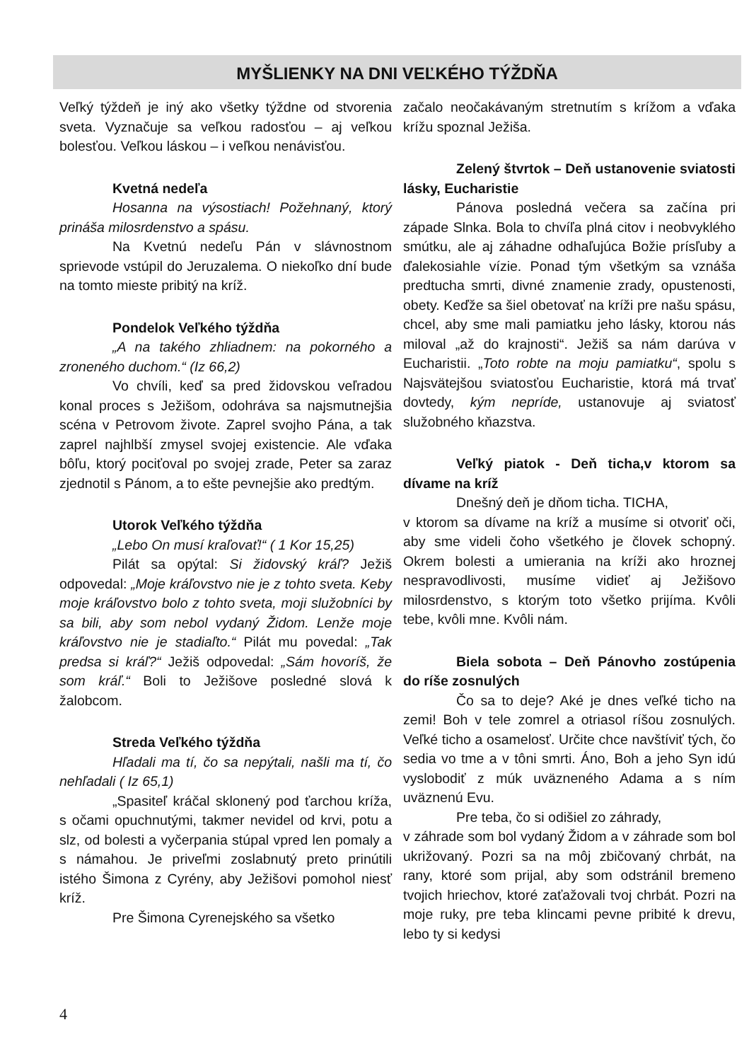MYŠLIENKY NA DNI VEĽKÉHO TÝŽDŇA
Veľký týždeň je iný ako všetky týždne od stvorenia sveta. Vyznačuje sa veľkou radosťou – aj veľkou bolesťou. Veľkou láskou – i veľkou nenávisťou.
Kvetná nedeľa
Hosanna na výsostiach! Požehnaný, ktorý prináša milosrdenstvo a spásu.
Na Kvetnú nedeľu Pán v slávnostnom sprievode vstúpil do Jeruzalema. O niekoľko dní bude na tomto mieste pribitý na kríž.
Pondelok Veľkého týždňa
„A na takého zhliadnem: na pokorného a zroneného duchom.“ (Iz 66,2)
Vo chvíli, keď sa pred židovskou veľradou konal proces s Ježišom, odohráva sa najsmutnejšia scéna v Petrovom živote. Zaprel svojho Pána, a tak zaprel najhlbší zmysel svojej existencie. Ale vďaka bôľu, ktorý pociťoval po svojej zrade, Peter sa zaraz zjednotil s Pánom, a to ešte pevnejšie ako predtým.
Utorok Veľkého týždňa
„Lebo On musí kraľovať!“ ( 1 Kor 15,25)
Pilát sa opýtal: Si židovský kráľ? Ježiš odpovedal: „Moje kráľovstvo nie je z tohto sveta. Keby moje kráľovstvo bolo z tohto sveta, moji služobníci by sa bili, aby som nebol vydaný Židom. Lenže moje kráľovstvo nie je stadiaľto.“ Pilát mu povedal: „Tak predsa si kráľ?“ Ježiš odpovedal: „Sám hovoríš, že som kráľ.“ Boli to Ježišove posledné slová k žalobcom.
Streda Veľkého týždňa
Hľadali ma tí, čo sa nepýtali, našli ma tí, čo nehľadali ( Iz 65,1)
„Spasiteľ kráčal sklonený pod ťarchou kríža, s očami opuchnutými, takmer nevidel od krvi, potu a slz, od bolesti a vyčerpania stúpal vpred len pomaly a s námahou. Je priveľmi zoslabnutý preto prinútili istého Šimona z Cyrény, aby Ježišovi pomohol niesť kríž.
Pre Šimona Cyrenejského sa všetko
začalo neočakávaným stretnutím s krížom a vďaka krížu spoznal Ježiša.
Zelený štvrtok – Deň ustanovenie sviatosti lásky, Eucharistie
Pánova posledná večera sa začína pri západe Slnka. Bola to chvíľa plná citov i neobvyklého smútku, ale aj záhadne odhaľujúca Božie prísľuby a ďalekosiahle vízie. Ponad tým všetkým sa vznáša predtucha smrti, divné znamenie zrady, opustenosti, obety. Keďže sa šiel obetovať na kríži pre našu spásu, chcel, aby sme mali pamiatku jeho lásky, ktorou nás miloval „až do krajnosti“. Ježiš sa nám darúva v Eucharistii. „Toto robte na moju pamiatku“, spolu s Najsvätejšou sviatosťou Eucharistie, ktorá má trvať dovtedy, kým nepríde, ustanovuje aj sviatosť služobného kňazstva.
Veľký piatok - Deň ticha,v ktorom sa dívame na kríž
Dnešný deň je dňom ticha. TICHA,
v ktorom sa dívame na kríž a musíme si otvoriť oči, aby sme videli čoho všetkého je človek schopný. Okrem bolesti a umierania na kríži ako hroznej nespravodlivosti, musíme vidieť aj Ježišovo milosrdenstvo, s ktorým toto všetko prijíma. Kvôli tebe, kvôli mne. Kvôli nám.
Biela sobota – Deň Pánovho zostúpenia do ríše zosnulých
Čo sa to deje? Aké je dnes veľké ticho na zemi! Boh v tele zomrel a otriasol ríšou zosnulých. Veľké ticho a osamelosť. Určite chce navštíviť tých, čo sedia vo tme a v tôni smrti. Áno, Boh a jeho Syn idú vyslobodiť z múk uväzneného Adama a s ním uväznenú Evu.
Pre teba, čo si odišiel zo záhrady,
v záhrade som bol vydaný Židom a v záhrade som bol ukrižovaný. Pozri sa na môj zbičovaný chrbát, na rany, ktoré som prijal, aby som odstránil bremeno tvojich hriechov, ktoré zaťažovali tvoj chrbát. Pozri na moje ruky, pre teba klincami pevne pribité k drevu, lebo ty si kedysi
4